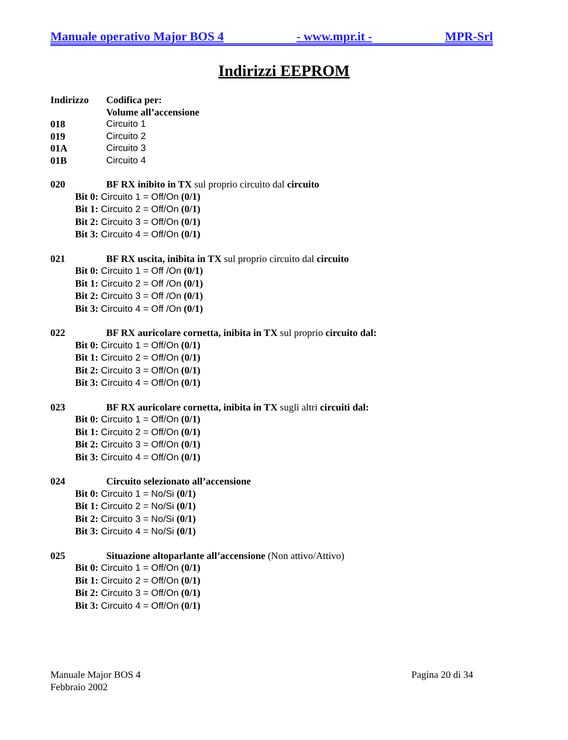Manuale operativo Major BOS 4 - www.mpr.it - MPR-Srl
Indirizzi EEPROM
Indirizzo Codifica per:
Volume all’accensione
018 Circuito 1
019 Circuito 2
01A Circuito 3
01B Circuito 4
020 BF RX inibito in TX sul proprio circuito dal circuito
Bit 0: Circuito 1 = Off/On (0/1)
Bit 1: Circuito 2 = Off/On (0/1)
Bit 2: Circuito 3 = Off/On (0/1)
Bit 3: Circuito 4 = Off/On (0/1)
021 BF RX uscita, inibita in TX sul proprio circuito dal circuito
Bit 0: Circuito 1 = Off /On (0/1)
Bit 1: Circuito 2 = Off /On (0/1)
Bit 2: Circuito 3 = Off /On (0/1)
Bit 3: Circuito 4 = Off /On (0/1)
022 BF RX auricolare cornetta, inibita in TX sul proprio circuito dal:
Bit 0: Circuito 1 = Off/On (0/1)
Bit 1: Circuito 2 = Off/On (0/1)
Bit 2: Circuito 3 = Off/On (0/1)
Bit 3: Circuito 4 = Off/On (0/1)
023 BF RX auricolare cornetta, inibita in TX sugli altri circuiti dal:
Bit 0: Circuito 1 = Off/On (0/1)
Bit 1: Circuito 2 = Off/On (0/1)
Bit 2: Circuito 3 = Off/On (0/1)
Bit 3: Circuito 4 = Off/On (0/1)
024 Circuito selezionato all’accensione
Bit 0: Circuito 1 = No/Si (0/1)
Bit 1: Circuito 2 = No/Si (0/1)
Bit 2: Circuito 3 = No/Si (0/1)
Bit 3: Circuito 4 = No/Si (0/1)
025 Situazione altoparlante all’accensione (Non attivo/Attivo)
Bit 0: Circuito 1 = Off/On (0/1)
Bit 1: Circuito 2 = Off/On (0/1)
Bit 2: Circuito 3 = Off/On (0/1)
Bit 3: Circuito 4 = Off/On (0/1)
Manuale Major BOS 4
Febbraio 2002
Pagina 20 di 34